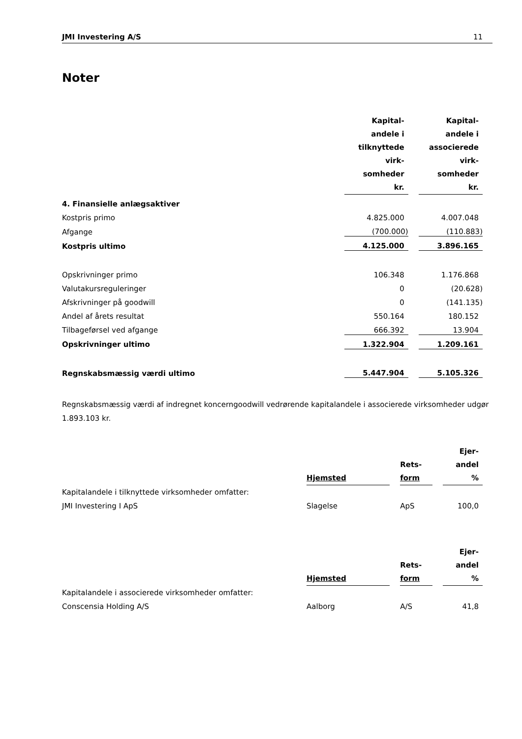JMI Investering A/S 11
Noter
| | Kapital- andele i tilknyttede virk- somheder kr. | | Kapital- andele i associerede virk- somheder kr. |
| 4. Finansielle anlægsaktiver | | | |
| Kostpris primo | 4.825.000 | | 4.007.048 |
| Afgange | (700.000) | | (110.883) |
| Kostpris ultimo | 4.125.000 | | 3.896.165 |
| Opskrivninger primo | 106.348 | | 1.176.868 |
| Valutakursreguleringer | 0 | | (20.628) |
| Afskrivninger på goodwill | 0 | | (141.135) |
| Andel af årets resultat | 550.164 | | 180.152 |
| Tilbageførsel ved afgange | 666.392 | | 13.904 |
| Opskrivninger ultimo | 1.322.904 | | 1.209.161 |
| Regnskabsmæssig værdi ultimo | 5.447.904 | | 5.105.326 |
Regnskabsmæssig værdi af indregnet koncerngoodwill vedrørende kapitalandele i associerede virksomheder udgør 1.893.103 kr.
| | Hjemsted | | Rets- form | | Ejer- andel % |
| Kapitalandele i tilknyttede virksomheder omfatter: | | | | | |
| JMI Investering I ApS | Slagelse | | ApS | | 100,0 |
| | Hjemsted | | Rets- form | | Ejer- andel % |
| Kapitalandele i associerede virksomheder omfatter: | | | | | |
| Conscensia Holding A/S | Aalborg | | A/S | | 41,8 |